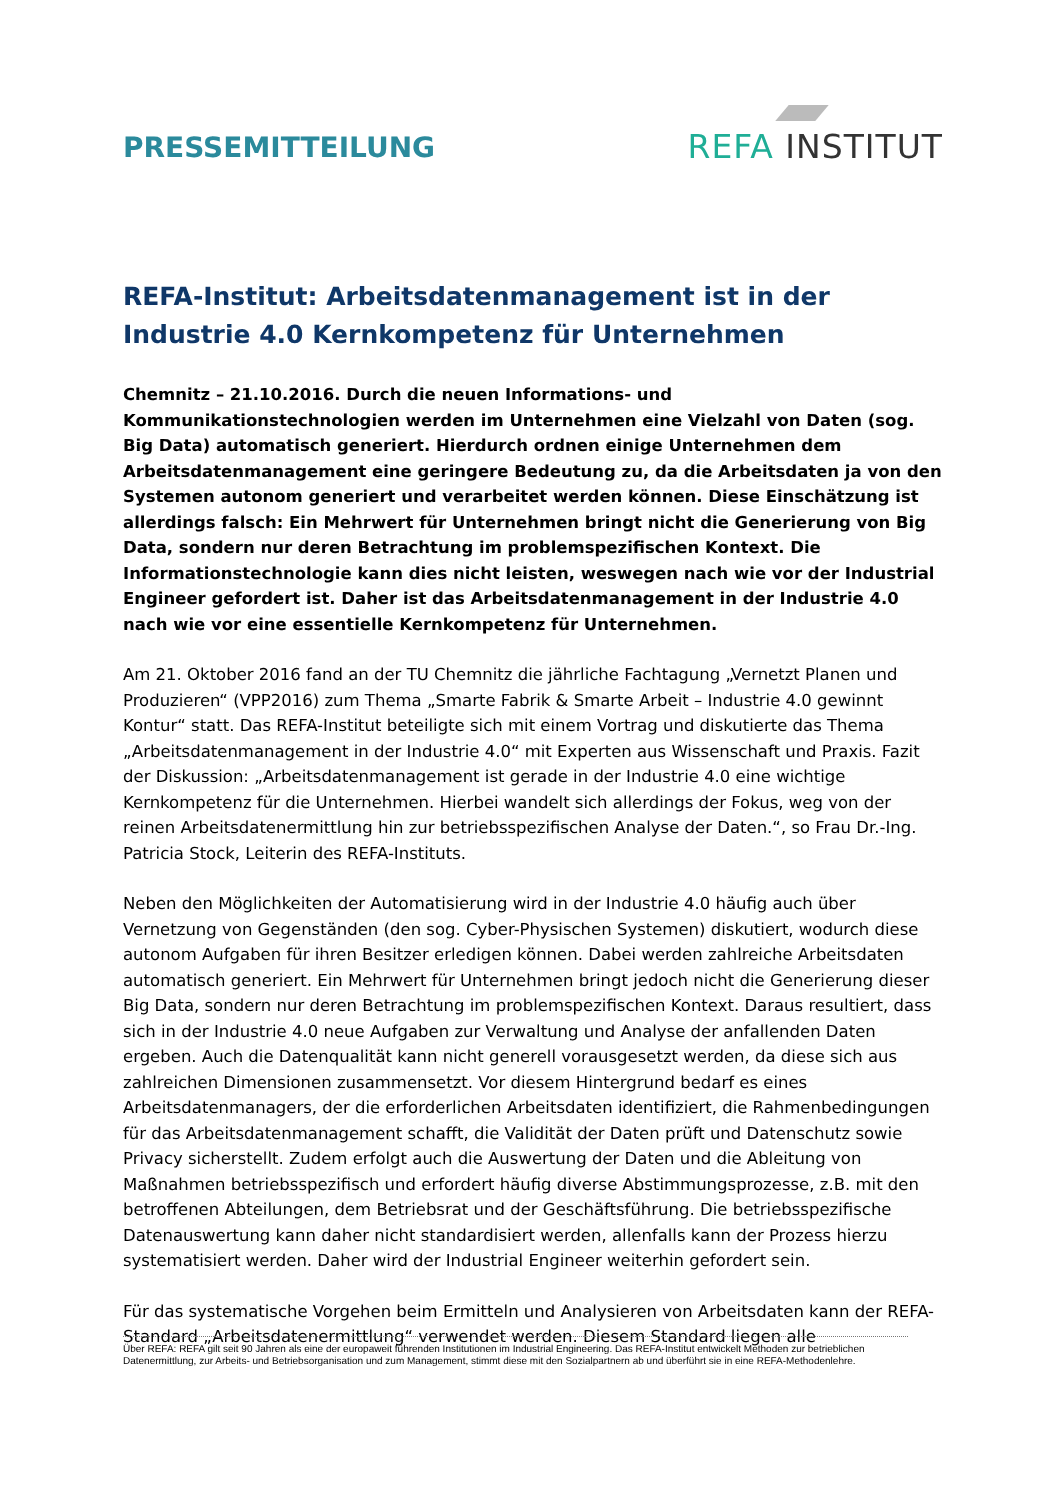PRESSEMITTEILUNG
REFA INSTITUT
REFA-Institut: Arbeitsdatenmanagement ist in der Industrie 4.0 Kernkompetenz für Unternehmen
Chemnitz – 21.10.2016. Durch die neuen Informations- und Kommunikationstechnologien werden im Unternehmen eine Vielzahl von Daten (sog. Big Data) automatisch generiert. Hierdurch ordnen einige Unternehmen dem Arbeitsdatenmanagement eine geringere Bedeutung zu, da die Arbeitsdaten ja von den Systemen autonom generiert und verarbeitet werden können. Diese Einschätzung ist allerdings falsch: Ein Mehrwert für Unternehmen bringt nicht die Generierung von Big Data, sondern nur deren Betrachtung im problemspezifischen Kontext. Die Informationstechnologie kann dies nicht leisten, weswegen nach wie vor der Industrial Engineer gefordert ist. Daher ist das Arbeitsdatenmanagement in der Industrie 4.0 nach wie vor eine essentielle Kernkompetenz für Unternehmen.
Am 21. Oktober 2016 fand an der TU Chemnitz die jährliche Fachtagung „Vernetzt Planen und Produzieren“ (VPP2016) zum Thema „Smarte Fabrik & Smarte Arbeit – Industrie 4.0 gewinnt Kontur“ statt. Das REFA-Institut beteiligte sich mit einem Vortrag und diskutierte das Thema „Arbeitsdatenmanagement in der Industrie 4.0“ mit Experten aus Wissenschaft und Praxis. Fazit der Diskussion: „Arbeitsdatenmanagement ist gerade in der Industrie 4.0 eine wichtige Kernkompetenz für die Unternehmen. Hierbei wandelt sich allerdings der Fokus, weg von der reinen Arbeitsdatenermittlung hin zur betriebsspezifischen Analyse der Daten.“, so Frau Dr.-Ing. Patricia Stock, Leiterin des REFA-Instituts.
Neben den Möglichkeiten der Automatisierung wird in der Industrie 4.0 häufig auch über Vernetzung von Gegenständen (den sog. Cyber-Physischen Systemen) diskutiert, wodurch diese autonom Aufgaben für ihren Besitzer erledigen können. Dabei werden zahlreiche Arbeitsdaten automatisch generiert. Ein Mehrwert für Unternehmen bringt jedoch nicht die Generierung dieser Big Data, sondern nur deren Betrachtung im problemspezifischen Kontext. Daraus resultiert, dass sich in der Industrie 4.0 neue Aufgaben zur Verwaltung und Analyse der anfallenden Daten ergeben. Auch die Datenqualität kann nicht generell vorausgesetzt werden, da diese sich aus zahlreichen Dimensionen zusammensetzt. Vor diesem Hintergrund bedarf es eines Arbeitsdatenmanagers, der die erforderlichen Arbeitsdaten identifiziert, die Rahmenbedingungen für das Arbeitsdatenmanagement schafft, die Validität der Daten prüft und Datenschutz sowie Privacy sicherstellt. Zudem erfolgt auch die Auswertung der Daten und die Ableitung von Maßnahmen betriebsspezifisch und erfordert häufig diverse Abstimmungsprozesse, z.B. mit den betroffenen Abteilungen, dem Betriebsrat und der Geschäftsführung. Die betriebsspezifische Datenauswertung kann daher nicht standardisiert werden, allenfalls kann der Prozess hierzu systematisiert werden. Daher wird der Industrial Engineer weiterhin gefordert sein.
Für das systematische Vorgehen beim Ermitteln und Analysieren von Arbeitsdaten kann der REFA-Standard „Arbeitsdatenermittlung“ verwendet werden. Diesem Standard liegen alle
Über REFA: REFA gilt seit 90 Jahren als eine der europaweit führenden Institutionen im Industrial Engineering. Das REFA-Institut entwickelt Methoden zur betrieblichen Datenermittlung, zur Arbeits- und Betriebsorganisation und zum Management, stimmt diese mit den Sozialpartnern ab und überführt sie in eine REFA-Methodenlehre.